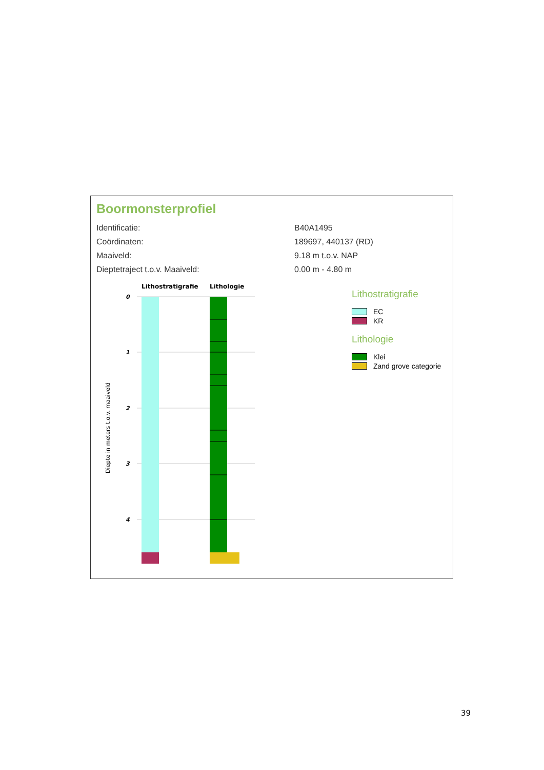Boormonsterprofiel
Identificatie: B40A1495
Coördinaten: 189697, 440137 (RD)
Maaiveld: 9.18 m t.o.v. NAP
Dieptetraject t.o.v. Maaiveld: 0.00 m - 4.80 m
Lithostratigrafie
Lithologie
0
1
2
3
4
Diepte in meters t.o.v. maaiveld
Lithostratigrafie
EC
KR
Lithologie
Klei
Zand grove categorie
39